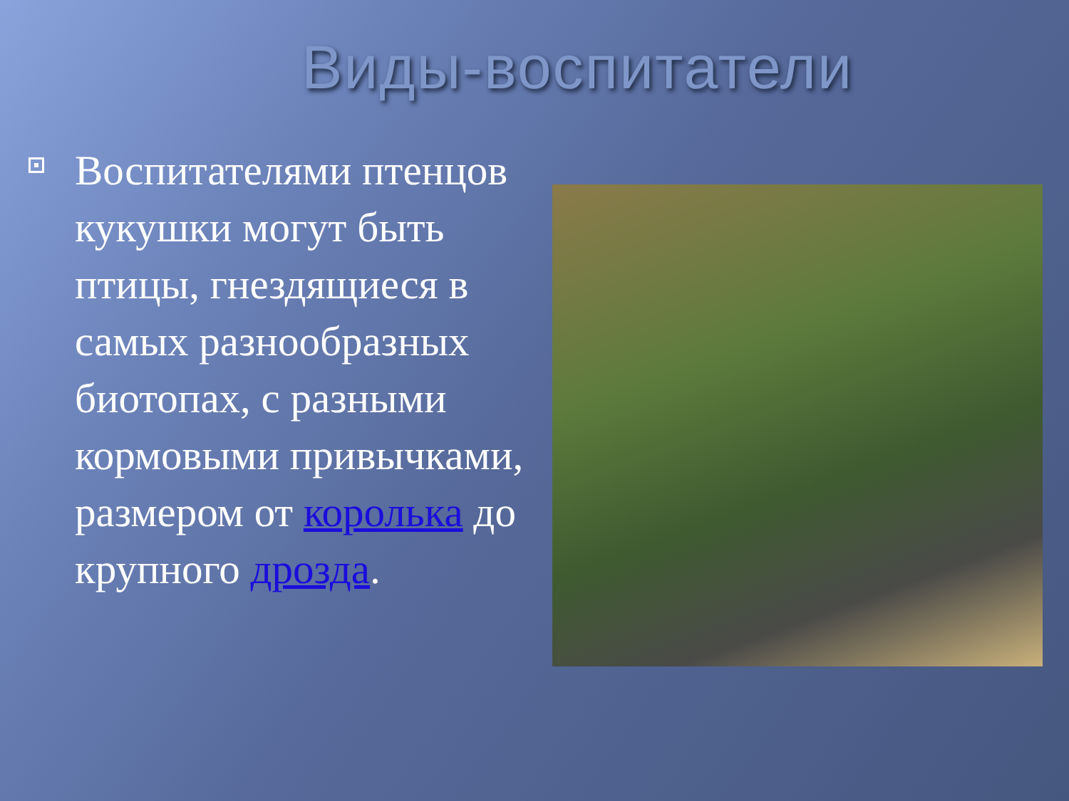Виды-воспитатели
Воспитателями птенцов кукушки могут быть птицы, гнездящиеся в самых разнообразных биотопах, с разными кормовыми привычками, размером от королька до крупного дрозда.